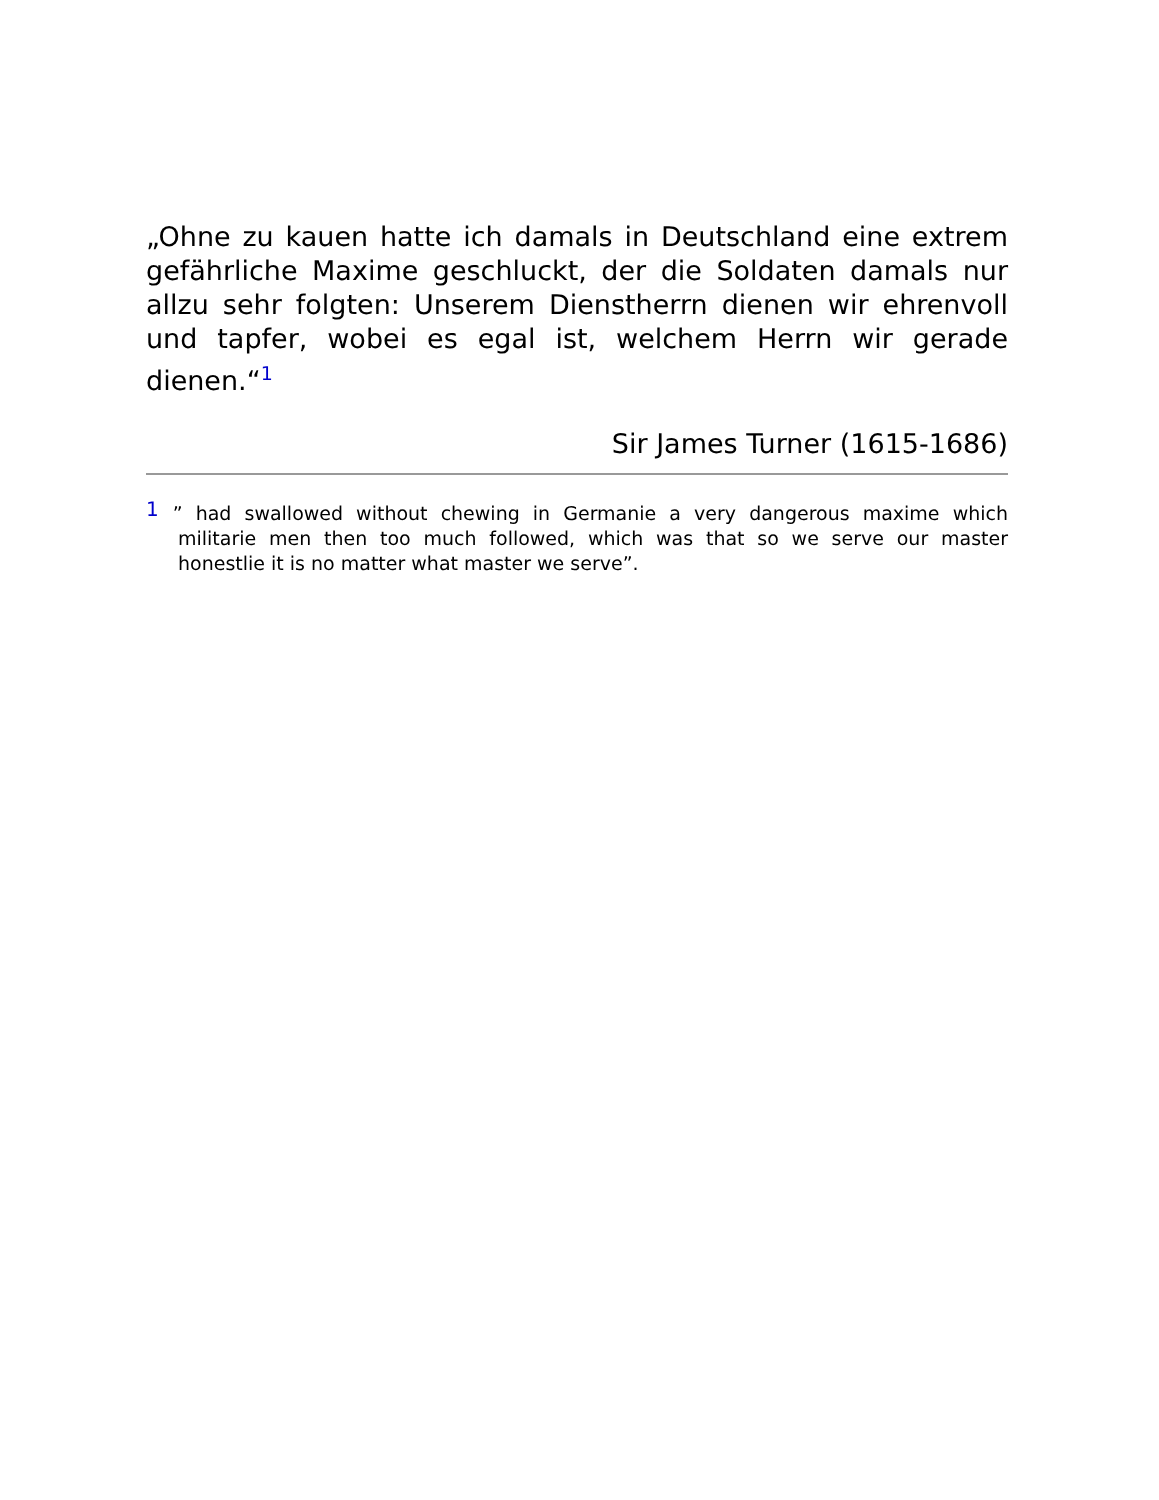„Ohne zu kauen hatte ich damals in Deutschland eine extrem gefährliche Maxime geschluckt, der die Soldaten damals nur allzu sehr folgten: Unserem Dienstherrn dienen wir ehrenvoll und tapfer, wobei es egal ist, welchem Herrn wir gerade dienen.“<sup>1</sup>
Sir James Turner (1615-1686)
1” had swallowed without chewing in Germanie a very dangerous maxime which militarie men then too much followed, which was that so we serve our master honestlie it is no matter what master we serve”.